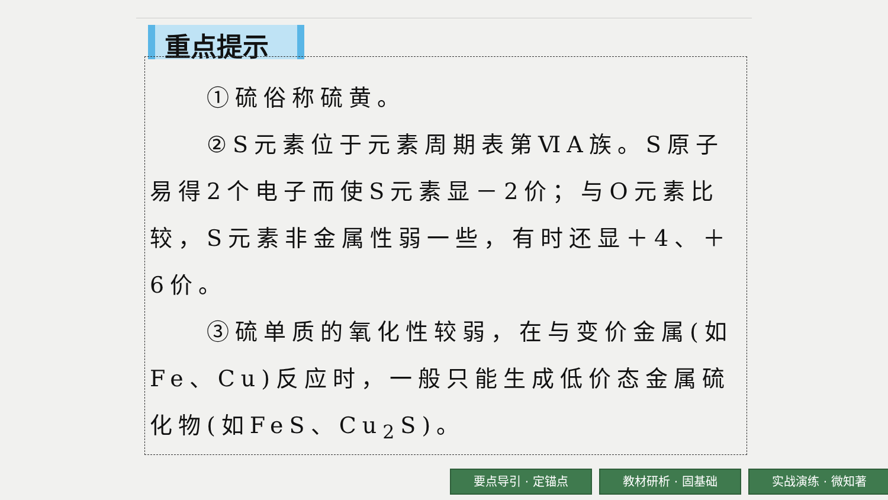重点提示
①硫俗称硫黄。
②S元素位于元素周期表第ⅥA族。S原子易得2个电子而使S元素显－2价；与O元素比较，S元素非金属性弱一些，有时还显＋4、＋6价。
③硫单质的氧化性较弱，在与变价金属(如Fe、Cu)反应时，一般只能生成低价态金属硫化物(如FeS、Cu<sub>2</sub>S)。
要点导引 · 定锚点 教材研析 · 固基础 实战演练 · 微知著